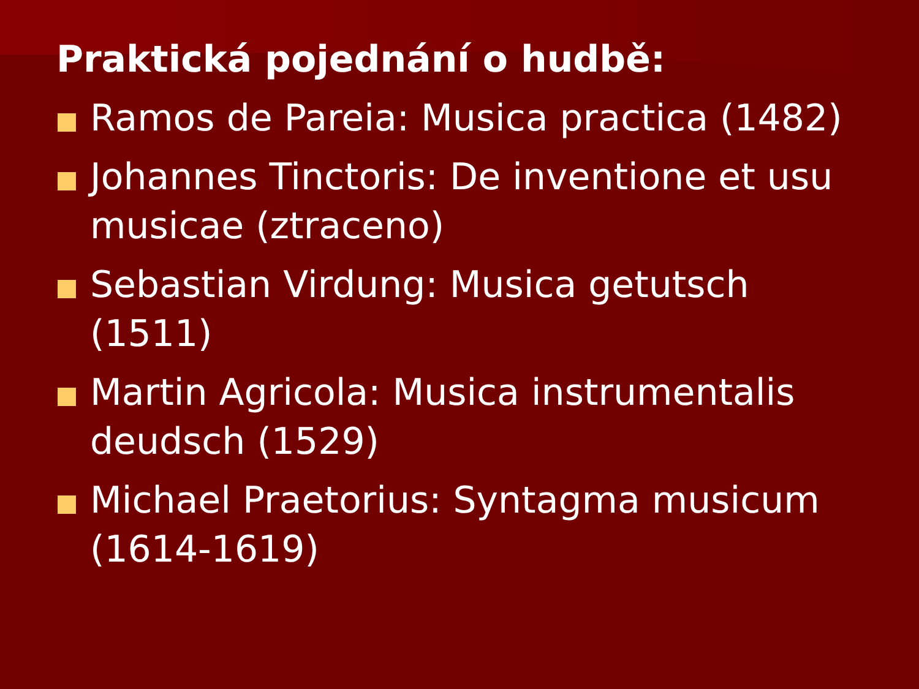Praktická pojednání o hudbě:
Ramos de Pareia: Musica practica (1482)
Johannes Tinctoris: De inventione et usu musicae (ztraceno)
Sebastian Virdung: Musica getutsch (1511)
Martin Agricola: Musica instrumentalis deudsch (1529)
Michael Praetorius: Syntagma musicum (1614-1619)